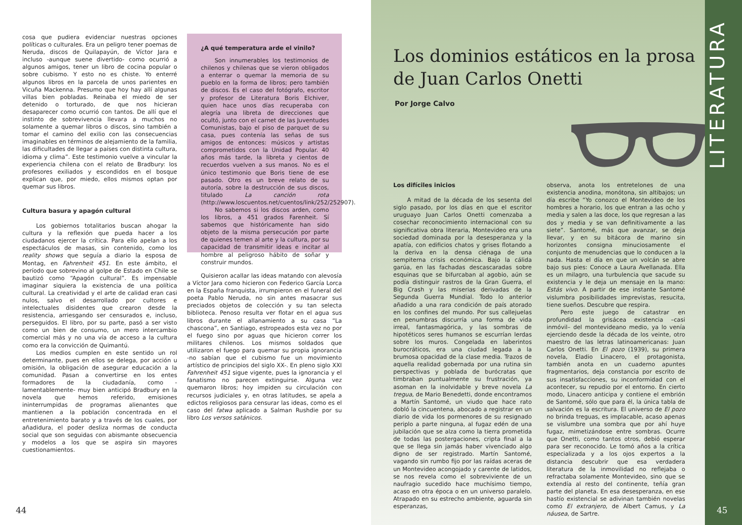cosa que pudiera evidenciar nuestras opciones políticas o culturales. Era un peligro tener poemas de Neruda, discos de Quilapayún, de Víctor Jara e incluso -aunque suene divertido- como ocurrió a algunos amigos, tener un libro de cocina popular o sobre cubismo. Y esto no es chiste. Yo enterré algunos libros en la parcela de unos parientes en Vicuña Mackenna. Presumo que hoy hay allí algunas villas bien pobladas. Reinaba el miedo de ser detenido o torturado, de que nos hicieran desaparecer como ocurrió con tantos. De allí que el instinto de sobrevivencia llevara a muchos no solamente a quemar libros o discos, sino también a tomar el camino del exilio con las consecuencias imaginables en términos de alejamiento de la familia, las dificultades de llegar a países con distinta cultura, idioma y clima”. Este testimonio vuelve a vincular la experiencia chilena con el relato de Bradbury: los profesores exiliados y escondidos en el bosque explican que, por miedo, ellos mismos optan por quemar sus libros.
Cultura basura y apagón cultural
Los gobiernos totalitarios buscan ahogar la cultura y la reflexión que pueda hacer a los ciudadanos ejercer la crítica. Para ello apelan a los espectáculos de masas, sin contenido, como los reality shows que seguía a diario la esposa de Montag, en Fahrenheit 451. En este ámbito, el período que sobrevino al golpe de Estado en Chile se bautizó como “Apagón cultural”. Es impensable imaginar siquiera la existencia de una política cultural. La creatividad y el arte de calidad eran casi nulos, salvo el desarrollado por cultores e intelectuales disidentes que crearon desde la resistencia, arriesgando ser censurados e, incluso, perseguidos. El libro, por su parte, pasó a ser visto como un bien de consumo, un mero intercambio comercial más y no una vía de acceso a la cultura como era la convicción de Quimantú.
Los medios cumplen en este sentido un rol determinante, pues en ellos se delega, por acción u omisión, la obligación de asegurar educación a la comunidad. Pasan a convertirse en los entes formadores de la ciudadanía, como -lamentablemente- muy bien anticipó Bradbury en la novela que hemos referido, emisiones ininterrumpidas de programas alienantes que mantienen a la población concentrada en el entretenimiento barato y a través de los cuales, por añadidura, el poder desliza normas de conducta social que son seguidas con abismante obsecuencia y modelos a los que se aspira sin mayores cuestionamientos.
¿A qué temperatura arde el vinilo?
Son innumerables los testimonios de chilenos y chilenas que se vieron obligados a enterrar o quemar la memoria de su pueblo en la forma de libros; pero también de discos. Es el caso del fotógrafo, escritor y profesor de Literatura Boris Elchiver, quien hace unos días recuperaba con alegría una libreta de direcciones que ocultó, junto con el carnet de las Juventudes Comunistas, bajo el piso de parquet de su casa, pues contenía las señas de sus amigos de entonces: músicos y artistas comprometidos con la Unidad Popular. 40 años más tarde, la libreta y cientos de recuerdos vuelven a sus manos. No es el único testimonio que Boris tiene de ese pasado. Otro es un breve relato de su autoría, sobre la destrucción de sus discos, titulado La canción rota (http://www.loscuentos.net/cuentos/link/252/252907).
No sabemos si los discos arden, como los libros, a 451 grados Farenheit. Sí sabemos que históricamente han sido objeto de la misma persecución por parte de quienes temen al arte y la cultura, por su capacidad de transmitir ideas e incitar al hombre al peligroso hábito de soñar y construir mundos.
Quisieron acallar las ideas matando con alevosía a Víctor Jara como hicieron con Federico García Lorca en la España franquista, irrumpieron en el funeral del poeta Pablo Neruda, no sin antes masacrar sus preciados objetos de colección y su tan selecta biblioteca. Penoso resulta ver flotar en el agua sus libros durante el allanamiento a su casa “La chascona”, en Santiago, estropeados esta vez no por el fuego sino por aguas que hicieron correr los militares chilenos. Los mismos soldados que utilizaron el fuego para quemar su propia ignorancia -no sabían que el cubismo fue un movimiento artístico de principios del siglo XX-. En pleno siglo XXI Fahrenheit 451 sigue vigente, pues la ignorancia y el fanatismo no parecen extinguirse. Alguna vez quemaron libros; hoy impiden su circulación con recursos judiciales y, en otras latitudes, se apela a edictos religiosos para censurar las ideas, como es el caso del fatwa aplicado a Salman Rushdie por su libro Los versos satánicos.
44
Los dominios estáticos en la prosa de Juan Carlos Onetti
Por Jorge Calvo
Los difíciles inicios
A mitad de la década de los sesenta del siglo pasado, por los días en que el escritor uruguayo Juan Carlos Onetti comenzaba a cosechar reconocimiento internacional con su significativa obra literaria, Montevideo era una sociedad dominada por la desesperanza y la apatía, con edificios chatos y grises flotando a la deriva en la densa ciénaga de una sempiterna crisis económica. Bajo la cálida garúa, en las fachadas descascaradas sobre esquinas que se bifurcaban al agobio, aún se podía distinguir rastros de la Gran Guerra, el Big Crash y las miserias derivadas de la Segunda Guerra Mundial. Todo lo anterior añadido a una rara condición de país atorado en los confines del mundo. Por sus callejuelas en penumbras discurría una forma de vida irreal, fantasmagórica, y las sombras de hipotéticos seres humanos se escurrían lerdas sobre los muros. Congelada en laberintos burocráticos, era una ciudad legada a la brumosa opacidad de la clase media. Trazos de aquella realidad gobernada por una rutina sin perspectivas y poblada de burócratas que timbraban puntualmente su frustración, ya asoman en la inolvidable y breve novela La tregua, de Mario Benedetti, donde encontramos a Martín Santomé, un viudo que hace rato dobló la cincuentena, abocado a registrar en un diario de vida los pormenores de su resignado periplo a parte ninguna, al fugaz edén de una jubilación que se alza como la tierra prometida de todas las postergaciones, cripta final a la que se llega sin jamás haber vivenciado algo digno de ser registrado. Martín Santomé, vagando sin rumbo fijo por las raídas aceras de un Montevideo acongojado y carente de latidos, se nos revela como el sobreviviente de un naufragio sucedido hace muchísimo tiempo, acaso en otra época o en un universo paralelo. Atrapado en su estrecho ambiente, aguarda sin esperanzas,
observa, anota los entretelones de una existencia anodina, monótona, sin altibajos; un día escribe “Yo conozco el Montevideo de los hombres a horario, los que entran a las ocho y media y salen a las doce, los que regresan a las dos y media y se van definitivamente a las siete”. Santomé, más que avanzar, se deja llevar, y en su bitácora de marino sin horizontes consigna minuciosamente el conjunto de menudencias que lo conducen a la nada. Hasta el día en que un volcán se abre bajo sus pies: Conoce a Laura Avellanada. Ella es un milagro, una turbulencia que sacude su existencia y le deja un mensaje en la mano: Estás vivo. A partir de ese instante Santomé vislumbra posibilidades imprevistas, resucita, tiene sueños. Descubre que respira.
Pero este juego de catastrar en profundidad la grisácea existencia –casi inmóvil– del montevideano medio, ya lo venía ejerciendo desde la década de los veinte, otro maestro de las letras latinoamericanas: Juan Carlos Onetti. En El pozo (1939), su primera novela, Eladio Linacero, el protagonista, también anota en un cuaderno apuntes fragmentarios, deja constancia por escrito de sus insatisfacciones, su inconformidad con el acontecer, su repudio por el entorno. En cierto modo, Linacero anticipa y contiene el embrión de Santomé, sólo que para él, la única tabla de salvación es la escritura. El universo de El pozo no brinda treguas, es implacable, acaso apenas se vislumbre una sombra que por ahí huye fugaz, mimetizándose entre sombras. Ocurre que Onetti, como tantos otros, debió esperar para ser reconocido. Le tomó años a la crítica especializada y a los ojos expertos a la distancia descubrir que esa verdadera literatura de la inmovilidad no reflejaba o refractaba solamente Montevideo, sino que se extendía al resto del continente, teñía gran parte del planeta. En esa desesperanza, en ese hastío existencial se adivinan también novelas como El extranjero, de Albert Camus, y La náusea, de Sartre.
LITERATURA
45